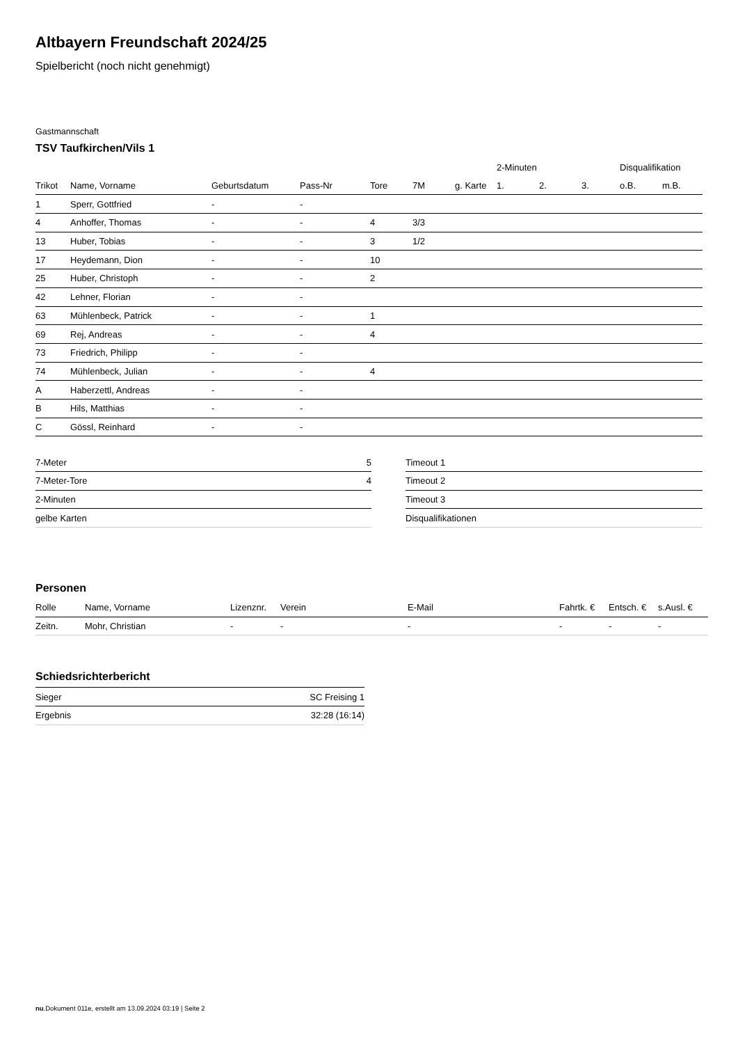Altbayern Freundschaft 2024/25
Spielbericht (noch nicht genehmigt)
Gastmannschaft
TSV Taufkirchen/Vils 1
| | | | | | | | 2-Minuten | | | Disqualifikation | |
| --- | --- | --- | --- | --- | --- | --- | --- | --- | --- | --- | --- |
| Trikot | Name, Vorname | Geburtsdatum | Pass-Nr | Tore | 7M | g. Karte | 1. | 2. | 3. | o.B. | m.B. |
| 1 | Sperr, Gottfried | - | - | | | | | | | | |
| 4 | Anhoffer, Thomas | - | - | 4 | 3/3 | | | | | | |
| 13 | Huber, Tobias | - | - | 3 | 1/2 | | | | | | |
| 17 | Heydemann, Dion | - | - | 10 | | | | | | | |
| 25 | Huber, Christoph | - | - | 2 | | | | | | | |
| 42 | Lehner, Florian | - | - | | | | | | | | |
| 63 | Mühlenbeck, Patrick | - | - | 1 | | | | | | | |
| 69 | Rej, Andreas | - | - | 4 | | | | | | | |
| 73 | Friedrich, Philipp | - | - | | | | | | | | |
| 74 | Mühlenbeck, Julian | - | - | 4 | | | | | | | |
| A | Haberzettl, Andreas | - | - | | | | | | | | |
| B | Hils, Matthias | - | - | | | | | | | | |
| C | Gössl, Reinhard | - | - | | | | | | | | |
| 7-Meter | 5 |
| 7-Meter-Tore | 4 |
| 2-Minuten | |
| gelbe Karten | |
| Timeout 1 |
| Timeout 2 |
| Timeout 3 |
| Disqualifikationen |
Personen
| Rolle | Name, Vorname | Lizenznr. | Verein | E-Mail | Fahrtk. € | Entsch. € | s.Ausl. € |
| Zeitn. | Mohr, Christian | - | - | - | - | - | - |
Schiedsrichterbericht
| Sieger | SC Freising 1 |
| Ergebnis | 32:28 (16:14) |
nu.Dokument 011e, erstellt am 13.09.2024 03:19 | Seite 2